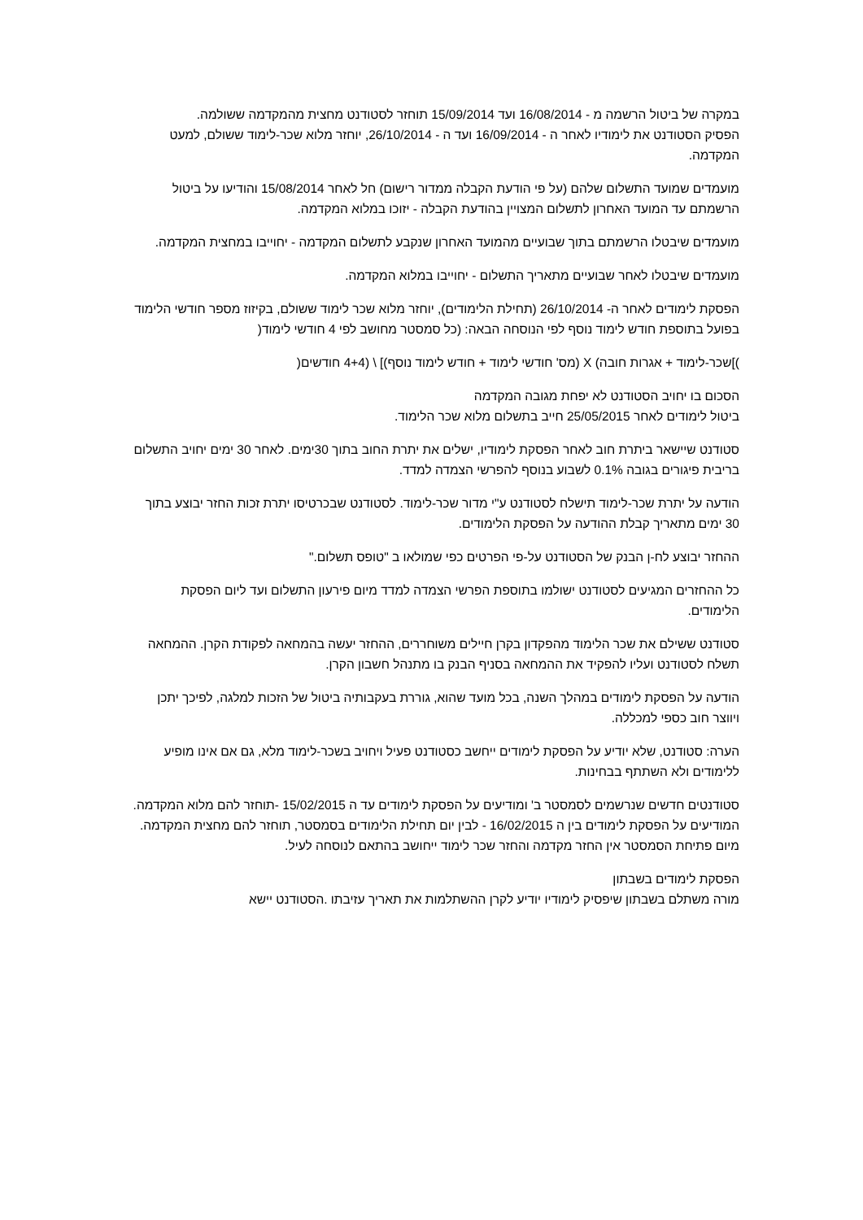במקרה של ביטול הרשמה מ - 16/08/2014 ועד 15/09/2014 תוחזר לסטודנט מחצית מהמקדמה ששולמה.
הפסיק הסטודנט את לימודיו לאחר ה - 16/09/2014 ועד ה - 26/10/2014, יוחזר מלוא שכר-לימוד ששולם, למעט המקדמה.
מועמדים שמועד התשלום שלהם (על פי הודעת הקבלה ממדור רישום) חל לאחר 15/08/2014 והודיעו על ביטול הרשמתם עד המועד האחרון לתשלום המצויין בהודעת הקבלה - יזוכו במלוא המקדמה.
מועמדים שיבטלו הרשמתם בתוך שבועיים מהמועד האחרון שנקבע לתשלום המקדמה - יחוייבו במחצית המקדמה.
מועמדים שיבטלו לאחר שבועיים מתאריך התשלום - יחוייבו במלוא המקדמה.
הפסקת לימודים לאחר ה- 26/10/2014 (תחילת הלימודים), יוחזר מלוא שכר לימוד ששולם, בקיזוז מספר חודשי הלימוד בפועל בתוספת חודש לימוד נוסף לפי הנוסחה הבאה: (כל סמסטר מחושב לפי 4 חודשי לימוד(
)]שכר-לימוד + אגרות חובה) X (מס' חודשי לימוד + חודש לימוד נוסף)] \ (4+4 חודשים(
הסכום בו יחויב הסטודנט לא יפחת מגובה המקדמה
ביטול לימודים לאחר 25/05/2015 חייב בתשלום מלוא שכר הלימוד.
סטודנט שיישאר ביתרת חוב לאחר הפסקת לימודיו, ישלים את יתרת החוב בתוך 30ימים. לאחר 30 ימים יחויב התשלום בריבית פיגורים בגובה 0.1% לשבוע בנוסף להפרשי הצמדה למדד.
הודעה על יתרת שכר-לימוד תישלח לסטודנט ע"י מדור שכר-לימוד. לסטודנט שבכרטיסו יתרת זכות החזר יבוצע בתוך 30 ימים מתאריך קבלת ההודעה על הפסקת הלימודים.
ההחזר יבוצע לח-ן הבנק של הסטודנט על-פי הפרטים כפי שמולאו ב "טופס תשלום."
כל ההחזרים המגיעים לסטודנט ישולמו בתוספת הפרשי הצמדה למדד מיום פירעון התשלום ועד ליום הפסקת הלימודים.
סטודנט ששילם את שכר הלימוד מהפקדון בקרן חיילים משוחררים, ההחזר יעשה בהמחאה לפקודת הקרן. ההמחאה תשלח לסטודנט ועליו להפקיד את ההמחאה בסניף הבנק בו מתנהל חשבון הקרן.
הודעה על הפסקת לימודים במהלך השנה, בכל מועד שהוא, גוררת בעקבותיה ביטול של הזכות למלגה, לפיכך יתכן ויווצר חוב כספי למכללה.
הערה: סטודנט, שלא יודיע על הפסקת לימודים ייחשב כסטודנט פעיל ויחויב בשכר-לימוד מלא, גם אם אינו מופיע ללימודים ולא השתתף בבחינות.
סטודנטים חדשים שנרשמים לסמסטר ב' ומודיעים על הפסקת לימודים עד ה 15/02/2015 -תוחזר להם מלוא המקדמה. המודיעים על הפסקת לימודים בין ה 16/02/2015 - לבין יום תחילת הלימודים בסמסטר, תוחזר להם מחצית המקדמה. מיום פתיחת הסמסטר אין החזר מקדמה והחזר שכר לימוד ייחושב בהתאם לנוסחה לעיל.
הפסקת לימודים בשבתון
מורה משתלם בשבתון שיפסיק לימודיו יודיע לקרן ההשתלמות את תאריך עזיבתו .הסטודנט יישא